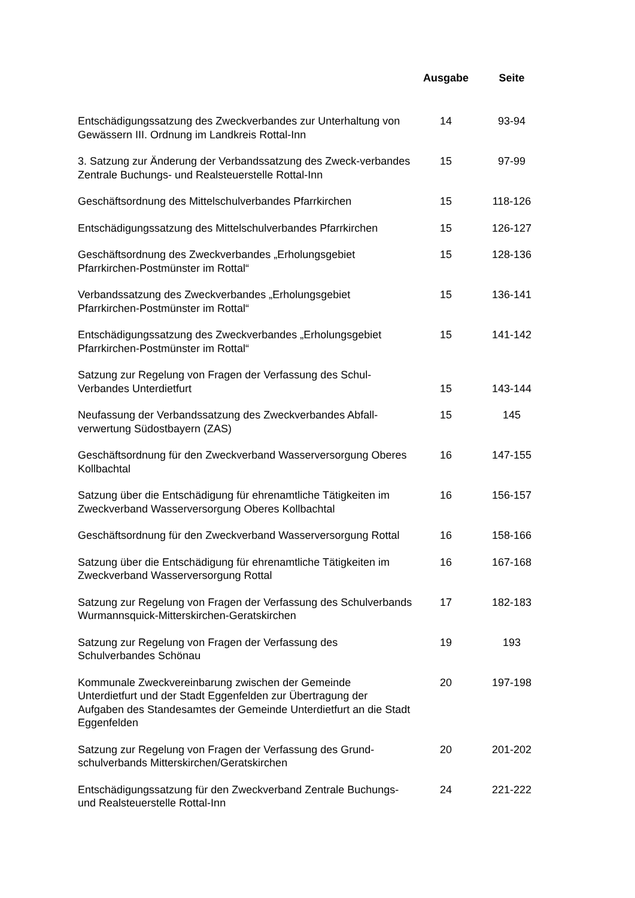| | Ausgabe | Seite |
| --- | --- | --- |
| Entschädigungssatzung des Zweckverbandes zur Unterhaltung von Gewässern III. Ordnung im Landkreis Rottal-Inn | 14 | 93-94 |
| 3. Satzung zur Änderung der Verbandssatzung des Zweck-verbandes Zentrale Buchungs- und Realsteuerstelle Rottal-Inn | 15 | 97-99 |
| Geschäftsordnung des Mittelschulverbandes Pfarrkirchen | 15 | 118-126 |
| Entschädigungssatzung des Mittelschulverbandes Pfarrkirchen | 15 | 126-127 |
| Geschäftsordnung des Zweckverbandes „Erholungsgebiet Pfarrkirchen-Postmünster im Rottal“ | 15 | 128-136 |
| Verbandssatzung des Zweckverbandes „Erholungsgebiet Pfarrkirchen-Postmünster im Rottal“ | 15 | 136-141 |
| Entschädigungssatzung des Zweckverbandes „Erholungsgebiet Pfarrkirchen-Postmünster im Rottal“ | 15 | 141-142 |
| Satzung zur Regelung von Fragen der Verfassung des Schul-Verbandes Unterdietfurt | 15 | 143-144 |
| Neufassung der Verbandssatzung des Zweckverbandes Abfall-verwertung Südostbayern (ZAS) | 15 | 145 |
| Geschäftsordnung für den Zweckverband Wasserversorgung Oberes Kollbachtal | 16 | 147-155 |
| Satzung über die Entschädigung für ehrenamtliche Tätigkeiten im Zweckverband Wasserversorgung Oberes Kollbachtal | 16 | 156-157 |
| Geschäftsordnung für den Zweckverband Wasserversorgung Rottal | 16 | 158-166 |
| Satzung über die Entschädigung für ehrenamtliche Tätigkeiten im Zweckverband Wasserversorgung Rottal | 16 | 167-168 |
| Satzung zur Regelung von Fragen der Verfassung des Schulverbands Wurmannsquick-Mitterskirchen-Geratskirchen | 17 | 182-183 |
| Satzung zur Regelung von Fragen der Verfassung des Schulverbandes Schönau | 19 | 193 |
| Kommunale Zweckvereinbarung zwischen der Gemeinde Unterdietfurt und der Stadt Eggenfelden zur Übertragung der Aufgaben des Standesamtes der Gemeinde Unterdietfurt an die Stadt Eggenfelden | 20 | 197-198 |
| Satzung zur Regelung von Fragen der Verfassung des Grund-schulverbands Mitterskirchen/Geratskirchen | 20 | 201-202 |
| Entschädigungssatzung für den Zweckverband Zentrale Buchungs- und Realsteuerstelle Rottal-Inn | 24 | 221-222 |